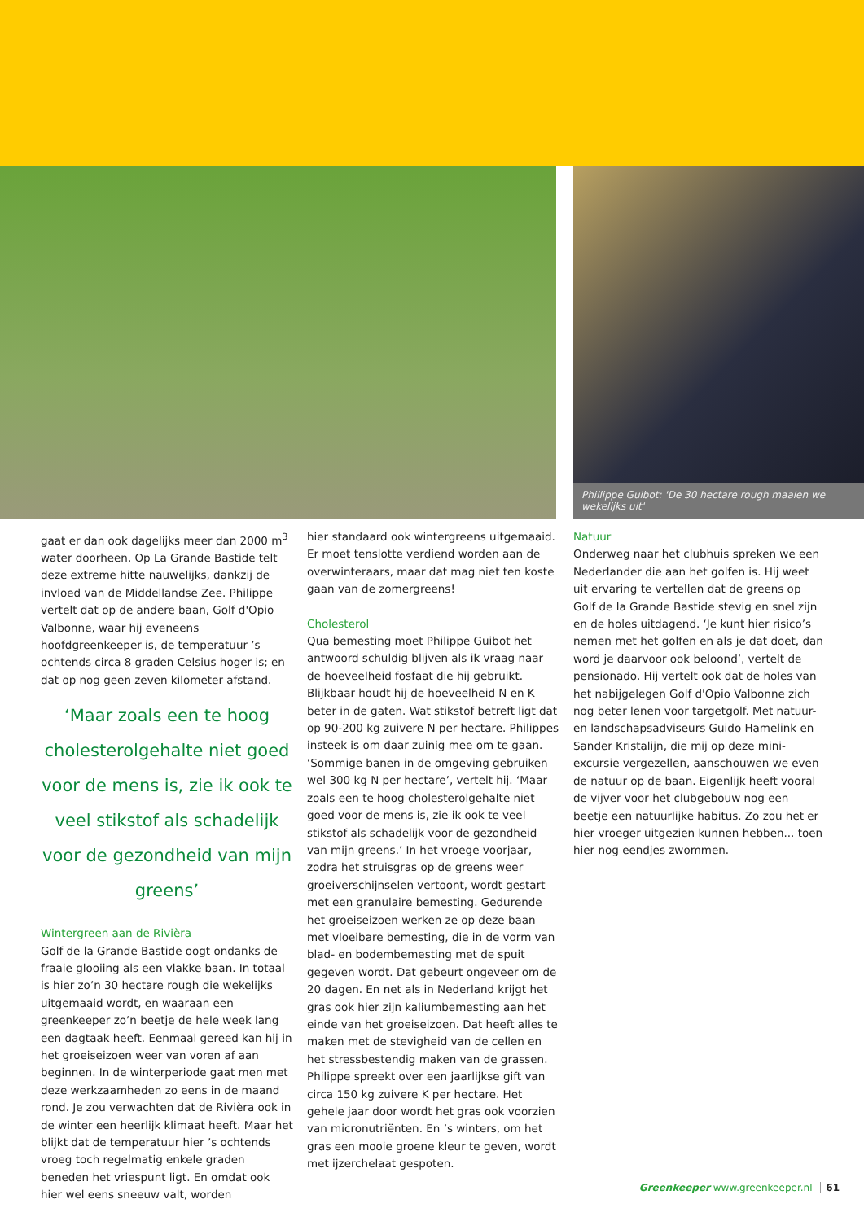Phillippe Guibot: 'De 30 hectare rough maaien we wekelijks uit'
gaat er dan ook dagelijks meer dan 2000 m<sup>3</sup> water doorheen. Op La Grande Bastide telt deze extreme hitte nauwelijks, dankzij de invloed van de Middellandse Zee. Philippe vertelt dat op de andere baan, Golf d'Opio Valbonne, waar hij eveneens hoofdgreenkeeper is, de temperatuur ’s ochtends circa 8 graden Celsius hoger is; en dat op nog geen zeven kilometer afstand.
‘Maar zoals een te hoog cholesterolgehalte niet goed voor de mens is, zie ik ook te veel stikstof als schadelijk voor de gezondheid van mijn greens’
Wintergreen aan de Rivièra
Golf de la Grande Bastide oogt ondanks de fraaie glooiing als een vlakke baan. In totaal is hier zo’n 30 hectare rough die wekelijks uitgemaaid wordt, en waaraan een greenkeeper zo’n beetje de hele week lang een dagtaak heeft. Eenmaal gereed kan hij in het groeiseizoen weer van voren af aan beginnen. In de winterperiode gaat men met deze werkzaamheden zo eens in de maand rond. Je zou verwachten dat de Rivièra ook in de winter een heerlijk klimaat heeft. Maar het blijkt dat de temperatuur hier ’s ochtends vroeg toch regelmatig enkele graden beneden het vriespunt ligt. En omdat ook hier wel eens sneeuw valt, worden
hier standaard ook wintergreens uitgemaaid. Er moet tenslotte verdiend worden aan de overwinteraars, maar dat mag niet ten koste gaan van de zomergreens!
Cholesterol
Qua bemesting moet Philippe Guibot het antwoord schuldig blijven als ik vraag naar de hoeveelheid fosfaat die hij gebruikt. Blijkbaar houdt hij de hoeveelheid N en K beter in de gaten. Wat stikstof betreft ligt dat op 90-200 kg zuivere N per hectare. Philippes insteek is om daar zuinig mee om te gaan. ‘Sommige banen in de omgeving gebruiken wel 300 kg N per hectare’, vertelt hij. ‘Maar zoals een te hoog cholesterolgehalte niet goed voor de mens is, zie ik ook te veel stikstof als schadelijk voor de gezondheid van mijn greens.’ In het vroege voorjaar, zodra het struisgras op de greens weer groeiverschijnselen vertoont, wordt gestart met een granulaire bemesting. Gedurende het groeiseizoen werken ze op deze baan met vloeibare bemesting, die in de vorm van blad- en bodembemesting met de spuit gegeven wordt. Dat gebeurt ongeveer om de 20 dagen. En net als in Nederland krijgt het gras ook hier zijn kaliumbemesting aan het einde van het groeiseizoen. Dat heeft alles te maken met de stevigheid van de cellen en het stressbestendig maken van de grassen. Philippe spreekt over een jaarlijkse gift van circa 150 kg zuivere K per hectare. Het gehele jaar door wordt het gras ook voorzien van micronutriënten. En ’s winters, om het gras een mooie groene kleur te geven, wordt met ijzerchelaat gespoten.
Natuur
Onderweg naar het clubhuis spreken we een Nederlander die aan het golfen is. Hij weet uit ervaring te vertellen dat de greens op Golf de la Grande Bastide stevig en snel zijn en de holes uitdagend. ‘Je kunt hier risico’s nemen met het golfen en als je dat doet, dan word je daarvoor ook beloond’, vertelt de pensionado. Hij vertelt ook dat de holes van het nabijgelegen Golf d'Opio Valbonne zich nog beter lenen voor targetgolf. Met natuur- en landschapsadviseurs Guido Hamelink en Sander Kristalijn, die mij op deze mini-excursie vergezellen, aanschouwen we even de natuur op de baan. Eigenlijk heeft vooral de vijver voor het clubgebouw nog een beetje een natuurlijke habitus. Zo zou het er hier vroeger uitgezien kunnen hebben... toen hier nog eendjes zwommen.
Greenkeeper www.greenkeeper.nl 61